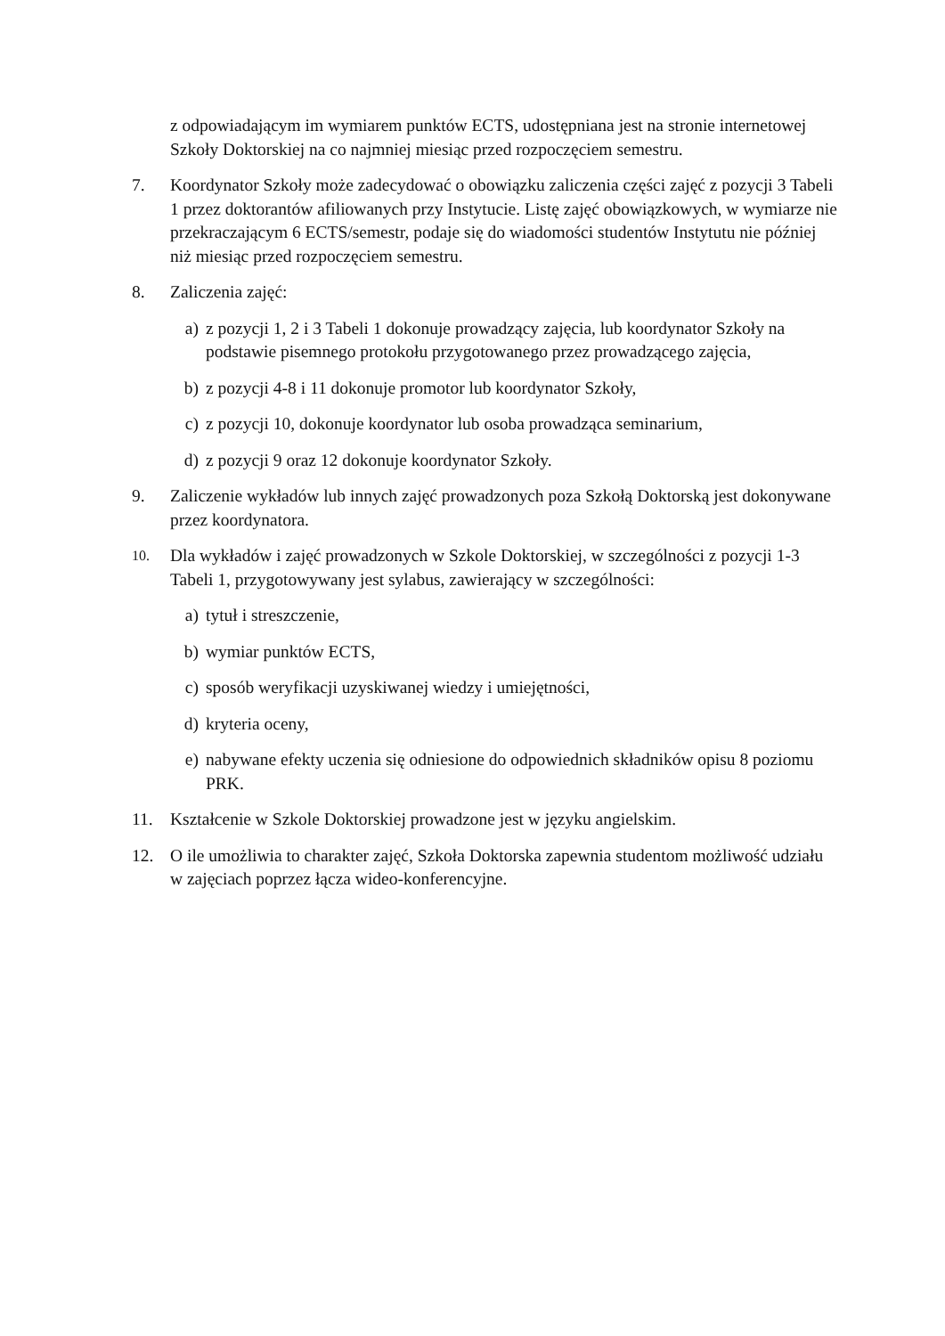z odpowiadającym im wymiarem punktów ECTS, udostępniana jest na stronie internetowej Szkoły Doktorskiej na co najmniej miesiąc przed rozpoczęciem semestru.
7. Koordynator Szkoły może zadecydować o obowiązku zaliczenia części zajęć z pozycji 3 Tabeli 1 przez doktorantów afiliowanych przy Instytucie. Listę zajęć obowiązkowych, w wymiarze nie przekraczającym 6 ECTS/semestr, podaje się do wiadomości studentów Instytutu nie później niż miesiąc przed rozpoczęciem semestru.
8. Zaliczenia zajęć:
a) z pozycji 1, 2 i 3 Tabeli 1 dokonuje prowadzący zajęcia, lub koordynator Szkoły na podstawie pisemnego protokołu przygotowanego przez prowadzącego zajęcia,
b) z pozycji 4-8 i 11 dokonuje promotor lub koordynator Szkoły,
c) z pozycji 10, dokonuje koordynator lub osoba prowadząca seminarium,
d) z pozycji 9 oraz 12 dokonuje koordynator Szkoły.
9. Zaliczenie wykładów lub innych zajęć prowadzonych poza Szkołą Doktorską jest dokonywane przez koordynatora.
10. Dla wykładów i zajęć prowadzonych w Szkole Doktorskiej, w szczególności z pozycji 1-3 Tabeli 1, przygotowywany jest sylabus, zawierający w szczególności:
a) tytuł i streszczenie,
b) wymiar punktów ECTS,
c) sposób weryfikacji uzyskiwanej wiedzy i umiejętności,
d) kryteria oceny,
e) nabywane efekty uczenia się odniesione do odpowiednich składników opisu 8 poziomu PRK.
11. Kształcenie w Szkole Doktorskiej prowadzone jest w języku angielskim.
12. O ile umożliwia to charakter zajęć, Szkoła Doktorska zapewnia studentom możliwość udziału w zajęciach poprzez łącza wideo-konferencyjne.